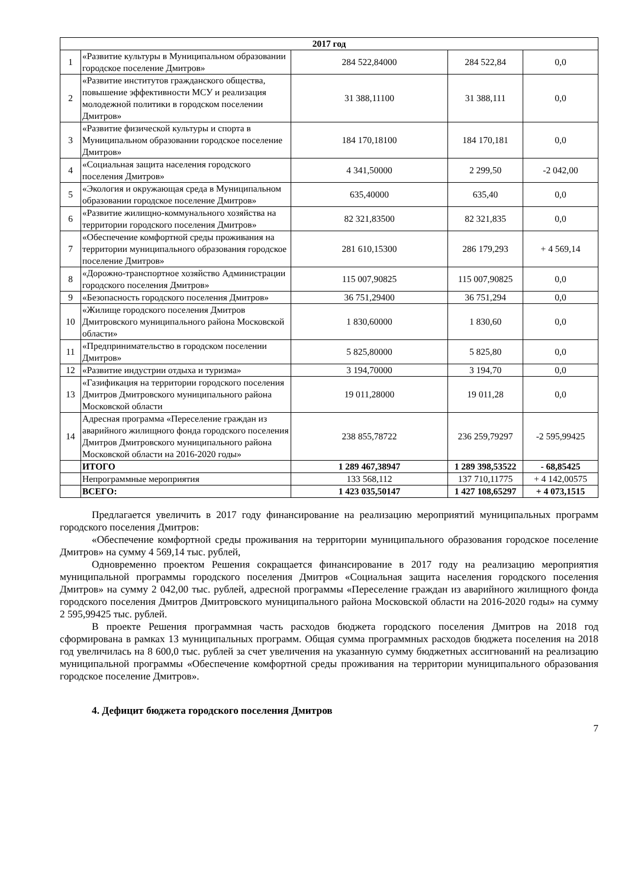| 2017 год | | | | |
| --- | --- | --- | --- | --- |
| 1 | «Развитие культуры в Муниципальном образовании городское поселение Дмитров» | 284 522,84000 | 284 522,84 | 0,0 |
| 2 | «Развитие институтов гражданского общества, повышение эффективности МСУ и реализация молодежной политики в городском поселении Дмитров» | 31 388,11100 | 31 388,111 | 0,0 |
| 3 | «Развитие физической культуры и спорта в Муниципальном образовании городское поселение Дмитров» | 184 170,18100 | 184 170,181 | 0,0 |
| 4 | «Социальная защита населения городского поселения Дмитров» | 4 341,50000 | 2 299,50 | -2 042,00 |
| 5 | «Экология и окружающая среда в Муниципальном образовании городское поселение Дмитров» | 635,40000 | 635,40 | 0,0 |
| 6 | «Развитие жилищно-коммунального хозяйства на территории городского поселения Дмитров» | 82 321,83500 | 82 321,835 | 0,0 |
| 7 | «Обеспечение комфортной среды проживания на территории муниципального образования городское поселение Дмитров» | 281 610,15300 | 286 179,293 | + 4 569,14 |
| 8 | «Дорожно-транспортное хозяйство Администрации городского поселения Дмитров» | 115 007,90825 | 115 007,90825 | 0,0 |
| 9 | «Безопасность городского поселения Дмитров» | 36 751,29400 | 36 751,294 | 0,0 |
| 10 | «Жилище городского поселения Дмитров Дмитровского муниципального района Московской области» | 1 830,60000 | 1 830,60 | 0,0 |
| 11 | «Предпринимательство в городском поселении Дмитров» | 5 825,80000 | 5 825,80 | 0,0 |
| 12 | «Развитие индустрии отдыха и туризма» | 3 194,70000 | 3 194,70 | 0,0 |
| 13 | «Газификация на территории городского поселения Дмитров Дмитровского муниципального района Московской области | 19 011,28000 | 19 011,28 | 0,0 |
| 14 | Адресная программа «Переселение граждан из аварийного жилищного фонда городского поселения Дмитров Дмитровского муниципального района Московской области на 2016-2020 годы» | 238 855,78722 | 236 259,79297 | -2 595,99425 |
| | ИТОГО | 1 289 467,38947 | 1 289 398,53522 | - 68,85425 |
| | Непрограммные мероприятия | 133 568,112 | 137 710,11775 | + 4 142,00575 |
| | ВСЕГО: | 1 423 035,50147 | 1 427 108,65297 | + 4 073,1515 |
Предлагается увеличить в 2017 году финансирование на реализацию мероприятий муниципальных программ городского поселения Дмитров:
«Обеспечение комфортной среды проживания на территории муниципального образования городское поселение Дмитров» на сумму 4 569,14 тыс. рублей,
Одновременно проектом Решения сокращается финансирование в 2017 году на реализацию мероприятия муниципальной программы городского поселения Дмитров «Социальная защита населения городского поселения Дмитров» на сумму 2 042,00 тыс. рублей, адресной программы «Переселение граждан из аварийного жилищного фонда городского поселения Дмитров Дмитровского муниципального района Московской области на 2016-2020 годы» на сумму 2 595,99425 тыс. рублей.
В проекте Решения программная часть расходов бюджета городского поселения Дмитров на 2018 год сформирована в рамках 13 муниципальных программ. Общая сумма программных расходов бюджета поселения на 2018 год увеличилась на 8 600,0 тыс. рублей за счет увеличения на указанную сумму бюджетных ассигнований на реализацию муниципальной программы «Обеспечение комфортной среды проживания на территории муниципального образования городское поселение Дмитров».
4. Дефицит бюджета городского поселения Дмитров
7